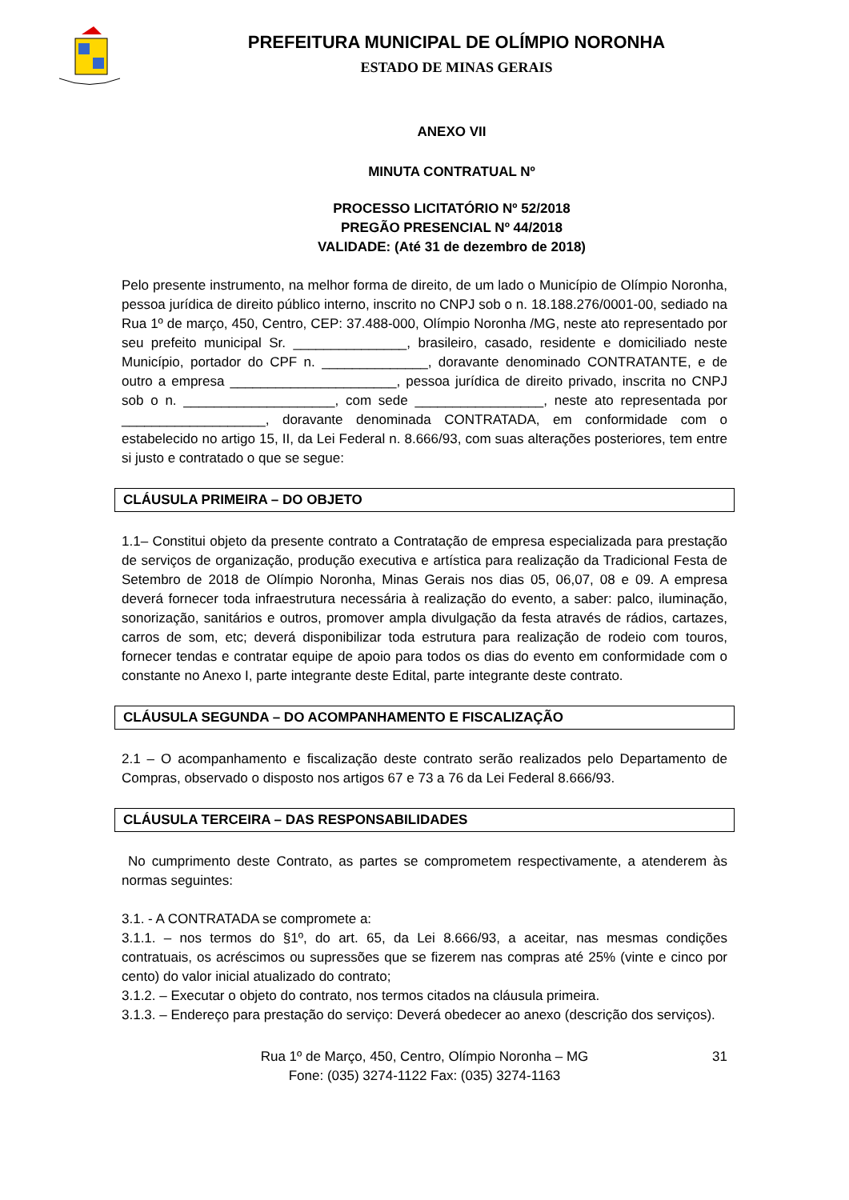PREFEITURA MUNICIPAL DE OLÍMPIO NORONHA
ESTADO DE MINAS GERAIS
ANEXO VII
MINUTA CONTRATUAL Nº
PROCESSO LICITATÓRIO Nº 52/2018
PREGÃO PRESENCIAL Nº 44/2018
VALIDADE: (Até 31 de dezembro de 2018)
Pelo presente instrumento, na melhor forma de direito, de um lado o Município de Olímpio Noronha, pessoa jurídica de direito público interno, inscrito no CNPJ sob o n. 18.188.276/0001-00, sediado na Rua 1º de março, 450, Centro, CEP: 37.488-000, Olímpio Noronha /MG, neste ato representado por seu prefeito municipal Sr. _______________, brasileiro, casado, residente e domiciliado neste Município, portador do CPF n. ______________, doravante denominado CONTRATANTE, e de outro a empresa ______________________, pessoa jurídica de direito privado, inscrita no CNPJ sob o n. ____________________, com sede _________________, neste ato representada por ___________________, doravante denominada CONTRATADA, em conformidade com o estabelecido no artigo 15, II, da Lei Federal n. 8.666/93, com suas alterações posteriores, tem entre si justo e contratado o que se segue:
CLÁUSULA PRIMEIRA – DO OBJETO
1.1– Constitui objeto da presente contrato a Contratação de empresa especializada para prestação de serviços de organização, produção executiva e artística para realização da Tradicional Festa de Setembro de 2018 de Olímpio Noronha, Minas Gerais nos dias 05, 06,07, 08 e 09. A empresa deverá fornecer toda infraestrutura necessária à realização do evento, a saber: palco, iluminação, sonorização, sanitários e outros, promover ampla divulgação da festa através de rádios, cartazes, carros de som, etc; deverá disponibilizar toda estrutura para realização de rodeio com touros, fornecer tendas e contratar equipe de apoio para todos os dias do evento em conformidade com o constante no Anexo I, parte integrante deste Edital, parte integrante deste contrato.
CLÁUSULA SEGUNDA – DO ACOMPANHAMENTO E FISCALIZAÇÃO
2.1 – O acompanhamento e fiscalização deste contrato serão realizados pelo Departamento de Compras, observado o disposto nos artigos 67 e 73 a 76 da Lei Federal 8.666/93.
CLÁUSULA TERCEIRA – DAS RESPONSABILIDADES
No cumprimento deste Contrato, as partes se comprometem respectivamente, a atenderem às normas seguintes:
3.1. - A CONTRATADA se compromete a:
3.1.1. – nos termos do §1º, do art. 65, da Lei 8.666/93, a aceitar, nas mesmas condições contratuais, os acréscimos ou supressões que se fizerem nas compras até 25% (vinte e cinco por cento) do valor inicial atualizado do contrato;
3.1.2. – Executar o objeto do contrato, nos termos citados na cláusula primeira.
3.1.3. – Endereço para prestação do serviço: Deverá obedecer ao anexo (descrição dos serviços).
Rua 1º de Março, 450, Centro, Olímpio Noronha – MG 31
Fone: (035) 3274-1122 Fax: (035) 3274-1163